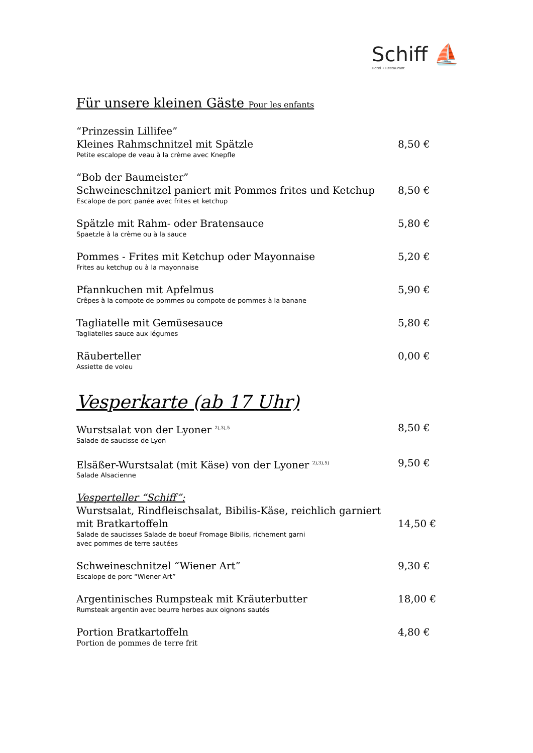Schiff ⛵
Hotel • Restaurant
Für unsere kleinen Gäste Pour les enfants
“Prinzessin Lillifee”
Kleines Rahmschnitzel mit Spätzle
Petite escalope de veau à la crème avec Knepfle
8,50 €
“Bob der Baumeister”
Schweineschnitzel paniert mit Pommes frites und Ketchup
Escalope de porc panée avec frites et ketchup
8,50 €
Spätzle mit Rahm- oder Bratensauce
Spaetzle à la crème ou à la sauce
5,80 €
Pommes - Frites mit Ketchup oder Mayonnaise
Frites au ketchup ou à la mayonnaise
5,20 €
Pfannkuchen mit Apfelmus
Crêpes à la compote de pommes ou compote de pommes à la banane
5,90 €
Tagliatelle mit Gemüsesauce
Tagliatelles sauce aux légumes
5,80 €
Räuberteller
Assiette de voleu
0,00 €
Vesperkarte (ab 17 Uhr)
Wurstsalat von der Lyoner <sup>2),3),5</sup>
Salade de saucisse de Lyon
8,50 €
Elsäßer-Wurstsalat (mit Käse) von der Lyoner <sup>2),3),5)</sup>
Salade Alsacienne
9,50 €
Vesperteller “Schiff”:
Wurstsalat, Rindfleischsalat, Bibilis-Käse, reichlich garniert
mit Bratkartoffeln
Salade de saucisses Salade de boeuf Fromage Bibilis, richement garni
avec pommes de terre sautées
14,50 €
Schweineschnitzel “Wiener Art”
Escalope de porc “Wiener Art”
9,30 €
Argentinisches Rumpsteak mit Kräuterbutter
Rumsteak argentin avec beurre herbes aux oignons sautés
18,00 €
Portion Bratkartoffeln
Portion de pommes de terre frit
4,80 €